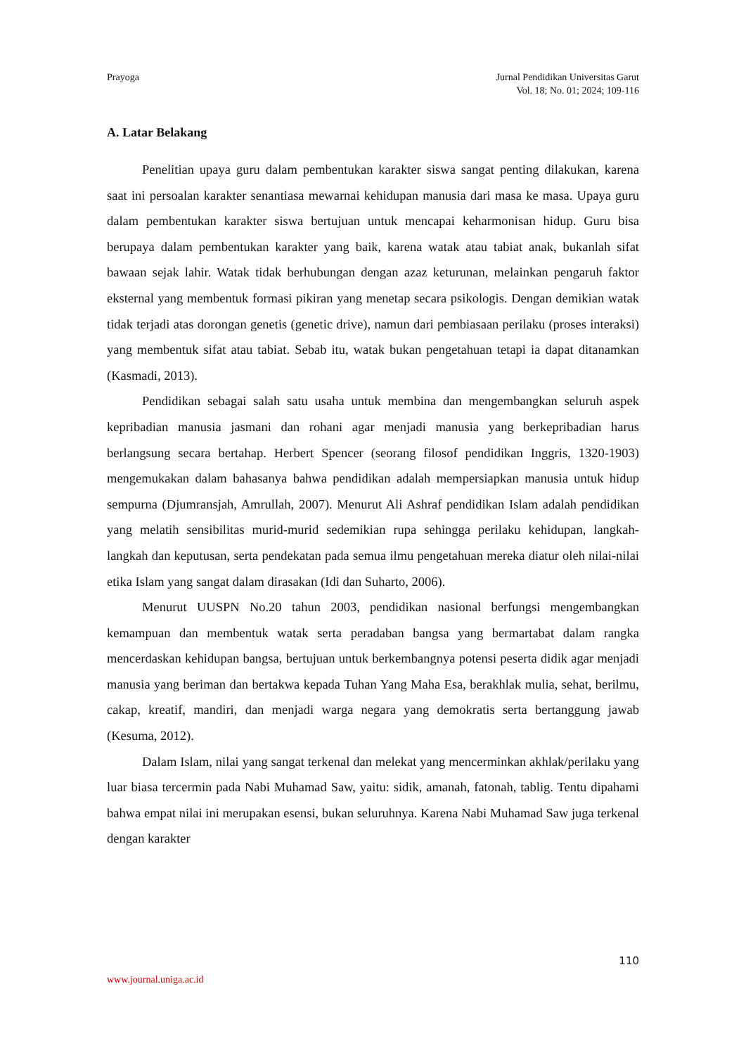Prayoga Jurnal Pendidikan Universitas Garut
Vol. 18; No. 01; 2024; 109-116
A. Latar Belakang
Penelitian upaya guru dalam pembentukan karakter siswa sangat penting dilakukan, karena saat ini persoalan karakter senantiasa mewarnai kehidupan manusia dari masa ke masa. Upaya guru dalam pembentukan karakter siswa bertujuan untuk mencapai keharmonisan hidup. Guru bisa berupaya dalam pembentukan karakter yang baik, karena watak atau tabiat anak, bukanlah sifat bawaan sejak lahir. Watak tidak berhubungan dengan azaz keturunan, melainkan pengaruh faktor eksternal yang membentuk formasi pikiran yang menetap secara psikologis. Dengan demikian watak tidak terjadi atas dorongan genetis (genetic drive), namun dari pembiasaan perilaku (proses interaksi) yang membentuk sifat atau tabiat. Sebab itu, watak bukan pengetahuan tetapi ia dapat ditanamkan (Kasmadi, 2013).
Pendidikan sebagai salah satu usaha untuk membina dan mengembangkan seluruh aspek kepribadian manusia jasmani dan rohani agar menjadi manusia yang berkepribadian harus berlangsung secara bertahap. Herbert Spencer (seorang filosof pendidikan Inggris, 1320-1903) mengemukakan dalam bahasanya bahwa pendidikan adalah mempersiapkan manusia untuk hidup sempurna (Djumransjah, Amrullah, 2007). Menurut Ali Ashraf pendidikan Islam adalah pendidikan yang melatih sensibilitas murid-murid sedemikian rupa sehingga perilaku kehidupan, langkah-langkah dan keputusan, serta pendekatan pada semua ilmu pengetahuan mereka diatur oleh nilai-nilai etika Islam yang sangat dalam dirasakan (Idi dan Suharto, 2006).
Menurut UUSPN No.20 tahun 2003, pendidikan nasional berfungsi mengembangkan kemampuan dan membentuk watak serta peradaban bangsa yang bermartabat dalam rangka mencerdaskan kehidupan bangsa, bertujuan untuk berkembangnya potensi peserta didik agar menjadi manusia yang beriman dan bertakwa kepada Tuhan Yang Maha Esa, berakhlak mulia, sehat, berilmu, cakap, kreatif, mandiri, dan menjadi warga negara yang demokratis serta bertanggung jawab (Kesuma, 2012).
Dalam Islam, nilai yang sangat terkenal dan melekat yang mencerminkan akhlak/perilaku yang luar biasa tercermin pada Nabi Muhamad Saw, yaitu: sidik, amanah, fatonah, tablig. Tentu dipahami bahwa empat nilai ini merupakan esensi, bukan seluruhnya. Karena Nabi Muhamad Saw juga terkenal dengan karakter
110
www.journal.uniga.ac.id